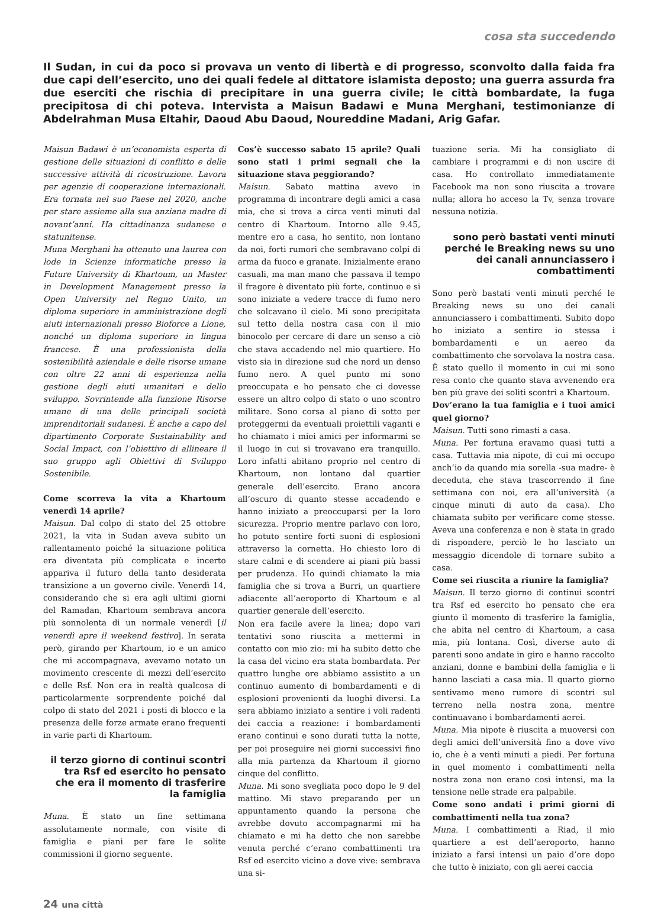cosa sta succedendo
Il Sudan, in cui da poco si provava un vento di libertà e di progresso, sconvolto dalla faida fra due capi dell’esercito, uno dei quali fedele al dittatore islamista deposto; una guerra assurda fra due eserciti che rischia di precipitare in una guerra civile; le città bombardate, la fuga precipitosa di chi poteva. Intervista a Maisun Badawi e Muna Merghani, testimonianze di Abdelrahman Musa Eltahir, Daoud Abu Daoud, Noureddine Madani, Arig Gafar.
Maisun Badawi è un’economista esperta di gestione delle situazioni di conflitto e delle successive attività di ricostruzione. Lavora per agenzie di cooperazione internazionali. Era tornata nel suo Paese nel 2020, anche per stare assieme alla sua anziana madre di novant’anni. Ha cittadinanza sudanese e statunitense.
Muna Merghani ha ottenuto una laurea con lode in Scienze informatiche presso la Future University di Khartoum, un Master in Development Management presso la Open University nel Regno Unito, un diploma superiore in amministrazione degli aiuti internazionali presso Bioforce a Lione, nonché un diploma superiore in lingua francese. È una professionista della sostenibilità aziendale e delle risorse umane con oltre 22 anni di esperienza nella gestione degli aiuti umanitari e dello sviluppo. Sovrintende alla funzione Risorse umane di una delle principali società imprenditoriali sudanesi. È anche a capo del dipartimento Corporate Sustainability and Social Impact, con l’obiettivo di allineare il suo gruppo agli Obiettivi di Sviluppo Sostenibile.
Come scorreva la vita a Khartoum venerdì 14 aprile?
Maisun. Dal colpo di stato del 25 ottobre 2021, la vita in Sudan aveva subito un rallentamento poiché la situazione politica era diventata più complicata e incerto appariva il futuro della tanto desiderata transizione a un governo civile. Venerdì 14, considerando che si era agli ultimi giorni del Ramadan, Khartoum sembrava ancora più sonnolenta di un normale venerdì [il venerdì apre il weekend festivo]. In serata però, girando per Khartoum, io e un amico che mi accompagnava, avevamo notato un movimento crescente di mezzi dell’esercito e delle Rsf. Non era in realtà qualcosa di particolarmente sorprendente poiché dal colpo di stato del 2021 i posti di blocco e la presenza delle forze armate erano frequenti in varie parti di Khartoum.
il terzo giorno di continui scontri tra Rsf ed esercito ho pensato che era il momento di trasferire la famiglia
Muna. È stato un fine settimana assolutamente normale, con visite di famiglia e piani per fare le solite commissioni il giorno seguente.
Cos’è successo sabato 15 aprile? Quali sono stati i primi segnali che la situazione stava peggiorando?
Maisun. Sabato mattina avevo in programma di incontrare degli amici a casa mia, che si trova a circa venti minuti dal centro di Khartoum. Intorno alle 9.45, mentre ero a casa, ho sentito, non lontano da noi, forti rumori che sembravano colpi di arma da fuoco e granate. Inizialmente erano casuali, ma man mano che passava il tempo il fragore è diventato più forte, continuo e si sono iniziate a vedere tracce di fumo nero che solcavano il cielo. Mi sono precipitata sul tetto della nostra casa con il mio binocolo per cercare di dare un senso a ciò che stava accadendo nel mio quartiere. Ho visto sia in direzione sud che nord un denso fumo nero. A quel punto mi sono preoccupata e ho pensato che ci dovesse essere un altro colpo di stato o uno scontro militare. Sono corsa al piano di sotto per proteggermi da eventuali proiettili vaganti e ho chiamato i miei amici per informarmi se il luogo in cui si trovavano era tranquillo. Loro infatti abitano proprio nel centro di Khartoum, non lontano dal quartier generale dell’esercito. Erano ancora all’oscuro di quanto stesse accadendo e hanno iniziato a preoccuparsi per la loro sicurezza. Proprio mentre parlavo con loro, ho potuto sentire forti suoni di esplosioni attraverso la cornetta. Ho chiesto loro di stare calmi e di scendere ai piani più bassi per prudenza. Ho quindi chiamato la mia famiglia che si trova a Burri, un quartiere adiacente all’aeroporto di Khartoum e al quartier generale dell’esercito.
Non era facile avere la linea; dopo vari tentativi sono riuscita a mettermi in contatto con mio zio: mi ha subito detto che la casa del vicino era stata bombardata. Per quattro lunghe ore abbiamo assistito a un continuo aumento di bombardamenti e di esplosioni provenienti da luoghi diversi. La sera abbiamo iniziato a sentire i voli radenti dei caccia a reazione: i bombardamenti erano continui e sono durati tutta la notte, per poi proseguire nei giorni successivi fino alla mia partenza da Khartoum il giorno cinque del conflitto.
Muna. Mi sono svegliata poco dopo le 9 del mattino. Mi stavo preparando per un appuntamento quando la persona che avrebbe dovuto accompagnarmi mi ha chiamato e mi ha detto che non sarebbe venuta perché c’erano combattimenti tra Rsf ed esercito vicino a dove vive: sembrava una si-
tuazione seria. Mi ha consigliato di cambiare i programmi e di non uscire di casa. Ho controllato immediatamente Facebook ma non sono riuscita a trovare nulla; allora ho acceso la Tv, senza trovare nessuna notizia.
sono però bastati venti minuti perché le Breaking news su uno dei canali annunciassero i combattimenti
Sono però bastati venti minuti perché le Breaking news su uno dei canali annunciassero i combattimenti. Subito dopo ho iniziato a sentire io stessa i bombardamenti e un aereo da combattimento che sorvolava la nostra casa. È stato quello il momento in cui mi sono resa conto che quanto stava avvenendo era ben più grave dei soliti scontri a Khartoum.
Dov’erano la tua famiglia e i tuoi amici quel giorno?
Maisun. Tutti sono rimasti a casa.
Muna. Per fortuna eravamo quasi tutti a casa. Tuttavia mia nipote, di cui mi occupo anch’io da quando mia sorella -sua madre- è deceduta, che stava trascorrendo il fine settimana con noi, era all’università (a cinque minuti di auto da casa). L’ho chiamata subito per verificare come stesse. Aveva una conferenza e non è stata in grado di rispondere, perciò le ho lasciato un messaggio dicendole di tornare subito a casa.
Come sei riuscita a riunire la famiglia?
Maisun. Il terzo giorno di continui scontri tra Rsf ed esercito ho pensato che era giunto il momento di trasferire la famiglia, che abita nel centro di Khartoum, a casa mia, più lontana. Così, diverse auto di parenti sono andate in giro e hanno raccolto anziani, donne e bambini della famiglia e li hanno lasciati a casa mia. Il quarto giorno sentivamo meno rumore di scontri sul terreno nella nostra zona, mentre continuavano i bombardamenti aerei.
Muna. Mia nipote è riuscita a muoversi con degli amici dell’università fino a dove vivo io, che è a venti minuti a piedi. Per fortuna in quel momento i combattimenti nella nostra zona non erano così intensi, ma la tensione nelle strade era palpabile.
Come sono andati i primi giorni di combattimenti nella tua zona?
Muna. I combattimenti a Riad, il mio quartiere a est dell’aeroporto, hanno iniziato a farsi intensi un paio d’ore dopo che tutto è iniziato, con gli aerei caccia
24 una città